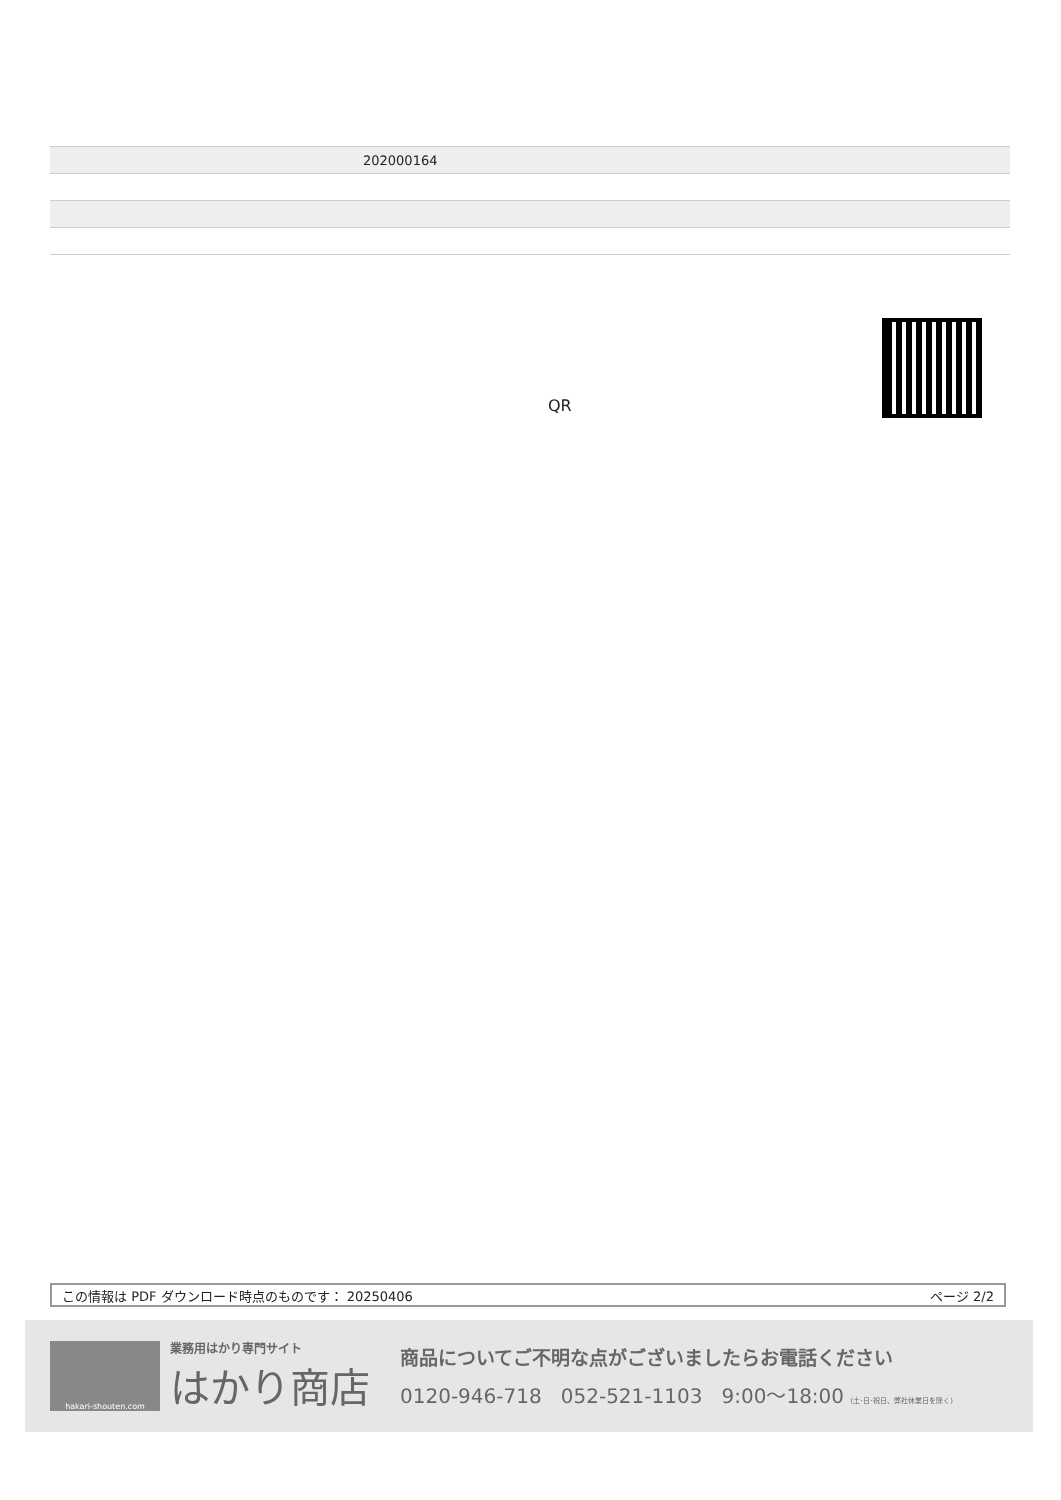| | 202000164 |
QR
この情報は PDF ダウンロード時点のものです： 20250406 ページ 2/2
hakari-shouten.com
業務用はかり専門サイト
はかり商店
商品についてご不明な点がございましたらお電話ください
0120-946-718 052-521-1103 9:00〜18:00 (土･日･祝日、弊社休業日を除く)